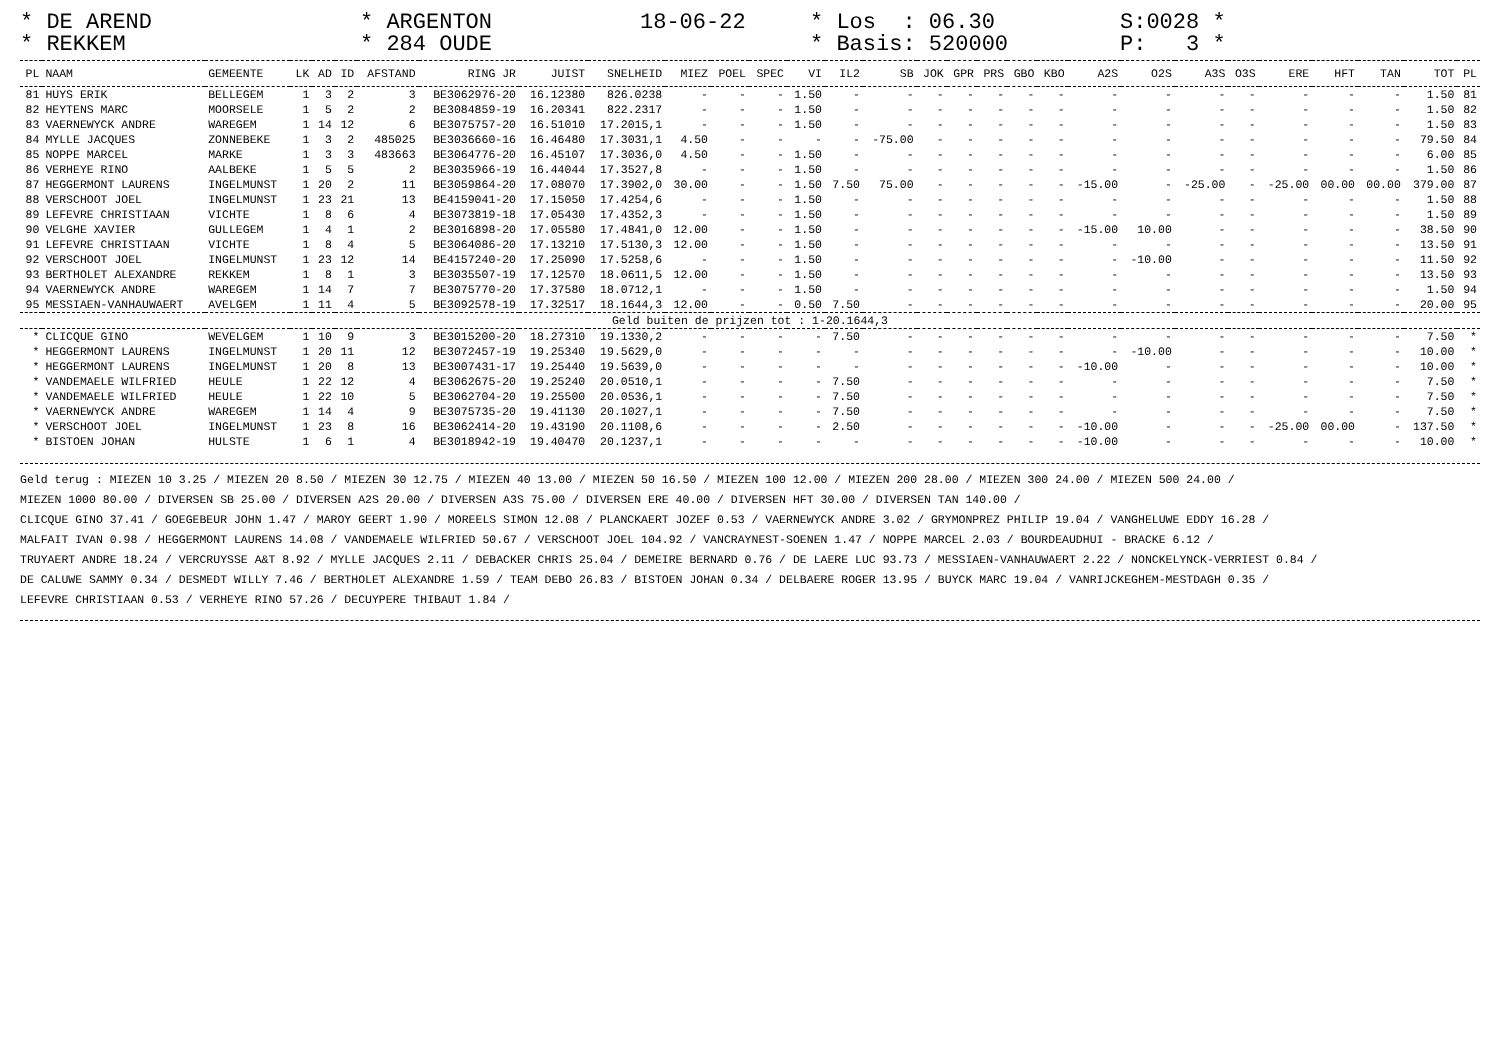* DE AREND
* REKKEM
* ARGENTON
* 284 OUDE
18-06-22
* Los : 06.30
* Basis: 520000
S:0028 *
P: 3 *
| PL | NAAM | GEMEENTE | LK | AD | ID | AFSTAND | RING JR | JUIST | SNELHEID | MIEZ | POEL | SPEC | VI | IL2 | SB | JOK | GPR | PRS | GBO | KBO | A2S | O2S | A3S | O3S | ERE | HFT | TAN | TOT | PL |
| --- | --- | --- | --- | --- | --- | --- | --- | --- | --- | --- | --- | --- | --- | --- | --- | --- | --- | --- | --- | --- | --- | --- | --- | --- | --- | --- | --- | --- | --- |
| 81 | HUYS ERIK | BELLEGEM | 1 | 3 | 2 | 3 | BE3062976-20 | 16.12380 | 826.0238 | - | - | - | 1.50 | - | - | - | - | - | - | - | - | - | - | - | - | - | - | 1.50 | 81 |
| 82 | HEYTENS MARC | MOORSELE | 1 | 5 | 2 | 2 | BE3084859-19 | 16.20341 | 822.2317 | - | - | - | 1.50 | - | - | - | - | - | - | - | - | - | - | - | - | - | - | 1.50 | 82 |
| 83 | VAERNEWYCK ANDRE | WAREGEM | 1 | 14 | 12 | 6 | BE3075757-20 | 16.51010 | 17.2015,1 | - | - | - | 1.50 | - | - | - | - | - | - | - | - | - | - | - | - | - | - | 1.50 | 83 |
| 84 | MYLLE JACQUES | ZONNEBEKE | 1 | 3 | 2 | 485025 | BE3036660-16 | 16.46480 | 17.3031,1 | 4.50 | - | - | - | - | -75.00 | - | - | - | - | - | - | - | - | - | - | - | - | 79.50 | 84 |
| 85 | NOPPE MARCEL | MARKE | 1 | 3 | 3 | 483663 | BE3064776-20 | 16.45107 | 17.3036,0 | 4.50 | - | - | 1.50 | - | - | - | - | - | - | - | - | - | - | - | - | - | - | 6.00 | 85 |
| 86 | VERHEYE RINO | AALBEKE | 1 | 5 | 5 | 2 | BE3035966-19 | 16.44044 | 17.3527,8 | - | - | - | 1.50 | - | - | - | - | - | - | - | - | - | - | - | - | - | - | 1.50 | 86 |
| 87 | HEGGERMONT LAURENS | INGELMUNST | 1 | 20 | 2 | 11 | BE3059864-20 | 17.08070 | 17.3902,0 | 30.00 | - | - | 1.50 | 7.50 | 75.00 | - | - | - | - | - | -15.00 | - | -25.00 | - | -25.00 | 00.00 | 00.00 | 379.00 | 87 |
| 88 | VERSCHOOT JOEL | INGELMUNST | 1 | 23 | 21 | 13 | BE4159041-20 | 17.15050 | 17.4254,6 | - | - | - | 1.50 | - | - | - | - | - | - | - | - | - | - | - | - | - | - | 1.50 | 88 |
| 89 | LEFEVRE CHRISTIAAN | VICHTE | 1 | 8 | 6 | 4 | BE3073819-18 | 17.05430 | 17.4352,3 | - | - | - | 1.50 | - | - | - | - | - | - | - | - | - | - | - | - | - | - | 1.50 | 89 |
| 90 | VELGHE XAVIER | GULLEGEM | 1 | 4 | 1 | 2 | BE3016898-20 | 17.05580 | 17.4841,0 | 12.00 | - | - | 1.50 | - | - | - | - | - | - | - | -15.00 | 10.00 | - | - | - | - | - | 38.50 | 90 |
| 91 | LEFEVRE CHRISTIAAN | VICHTE | 1 | 8 | 4 | 5 | BE3064086-20 | 17.13210 | 17.5130,3 | 12.00 | - | - | 1.50 | - | - | - | - | - | - | - | - | - | - | - | - | - | - | 13.50 | 91 |
| 92 | VERSCHOOT JOEL | INGELMUNST | 1 | 23 | 12 | 14 | BE4157240-20 | 17.25090 | 17.5258,6 | - | - | - | 1.50 | - | - | - | - | - | - | - | - | -10.00 | - | - | - | - | - | 11.50 | 92 |
| 93 | BERTHOLET ALEXANDRE | REKKEM | 1 | 8 | 1 | 3 | BE3035507-19 | 17.12570 | 18.0611,5 | 12.00 | - | - | 1.50 | - | - | - | - | - | - | - | - | - | - | - | - | - | - | 13.50 | 93 |
| 94 | VAERNEWYCK ANDRE | WAREGEM | 1 | 14 | 7 | 7 | BE3075770-20 | 17.37580 | 18.0712,1 | - | - | - | 1.50 | - | - | - | - | - | - | - | - | - | - | - | - | - | - | 1.50 | 94 |
| 95 | MESSIAEN-VANHAUWAERT | AVELGEM | 1 | 11 | 4 | 5 | BE3092578-19 | 17.32517 | 18.1644,3 | 12.00 | - | - | 0.50 | 7.50 | - | - | - | - | - | - | - | - | - | - | - | - | - | 20.00 | 95 |
| Geld buiten de prijzen tot : 1-20.1644,3 | | | | | | | | | | | | | | | | | | | | | | | | | | | | | |
| * | CLICQUE GINO | WEVELGEM | 1 | 10 | 9 | 3 | BE3015200-20 | 18.27310 | 19.1330,2 | - | - | - | - | 7.50 | - | - | - | - | - | - | - | - | - | - | - | - | - | 7.50 | * |
| * | HEGGERMONT LAURENS | INGELMUNST | 1 | 20 | 11 | 12 | BE3072457-19 | 19.25340 | 19.5629,0 | - | - | - | - | - | - | - | - | - | - | - | - | -10.00 | - | - | - | - | - | 10.00 | * |
| * | HEGGERMONT LAURENS | INGELMUNST | 1 | 20 | 8 | 13 | BE3007431-17 | 19.25440 | 19.5639,0 | - | - | - | - | - | - | - | - | - | - | - | -10.00 | - | - | - | - | - | - | 10.00 | * |
| * | VANDEMAELE WILFRIED | HEULE | 1 | 22 | 12 | 4 | BE3062675-20 | 19.25240 | 20.0510,1 | - | - | - | - | 7.50 | - | - | - | - | - | - | - | - | - | - | - | - | - | 7.50 | * |
| * | VANDEMAELE WILFRIED | HEULE | 1 | 22 | 10 | 5 | BE3062704-20 | 19.25500 | 20.0536,1 | - | - | - | - | 7.50 | - | - | - | - | - | - | - | - | - | - | - | - | - | 7.50 | * |
| * | VAERNEWYCK ANDRE | WAREGEM | 1 | 14 | 4 | 9 | BE3075735-20 | 19.41130 | 20.1027,1 | - | - | - | - | 7.50 | - | - | - | - | - | - | - | - | - | - | - | - | - | 7.50 | * |
| * | VERSCHOOT JOEL | INGELMUNST | 1 | 23 | 8 | 16 | BE3062414-20 | 19.43190 | 20.1108,6 | - | - | - | - | 2.50 | - | - | - | - | - | - | -10.00 | - | - | - | -25.00 | 00.00 | - | 137.50 | * |
| * | BISTOEN JOHAN | HULSTE | 1 | 6 | 1 | 4 | BE3018942-19 | 19.40470 | 20.1237,1 | - | - | - | - | - | - | - | - | - | - | - | -10.00 | - | - | - | - | - | - | 10.00 | * |
Geld terug : MIEZEN 10 3.25 / MIEZEN 20 8.50 / MIEZEN 30 12.75 / MIEZEN 40 13.00 / MIEZEN 50 16.50 / MIEZEN 100 12.00 / MIEZEN 200 28.00 / MIEZEN 300 24.00 / MIEZEN 500 24.00 /
MIEZEN 1000 80.00 / DIVERSEN SB 25.00 / DIVERSEN A2S 20.00 / DIVERSEN A3S 75.00 / DIVERSEN ERE 40.00 / DIVERSEN HFT 30.00 / DIVERSEN TAN 140.00 /
CLICQUE GINO 37.41 / GOEGEBEUR JOHN 1.47 / MAROY GEERT 1.90 / MOREELS SIMON 12.08 / PLANCKAERT JOZEF 0.53 / VAERNEWYCK ANDRE 3.02 / GRYMONPREZ PHILIP 19.04 / VANGHELUWE EDDY 16.28 /
MALFAIT IVAN 0.98 / HEGGERMONT LAURENS 14.08 / VANDEMAELE WILFRIED 50.67 / VERSCHOOT JOEL 104.92 / VANCRAYNEST-SOENEN 1.47 / NOPPE MARCEL 2.03 / BOURDEAUDHUI - BRACKE 6.12 /
TRUYAERT ANDRE 18.24 / VERCRUYSSE A&T 8.92 / MYLLE JACQUES 2.11 / DEBACKER CHRIS 25.04 / DEMEIRE BERNARD 0.76 / DE LAERE LUC 93.73 / MESSIAEN-VANHAUWAERT 2.22 / NONCKELYNCK-VERRIEST 0.84 /
DE CALUWE SAMMY 0.34 / DESMEDT WILLY 7.46 / BERTHOLET ALEXANDRE 1.59 / TEAM DEBO 26.83 / BISTOEN JOHAN 0.34 / DELBAERE ROGER 13.95 / BUYCK MARC 19.04 / VANRIJCKEGHEM-MESTDAGH 0.35 /
LEFEVRE CHRISTIAAN 0.53 / VERHEYE RINO 57.26 / DECUYPERE THIBAUT 1.84 /